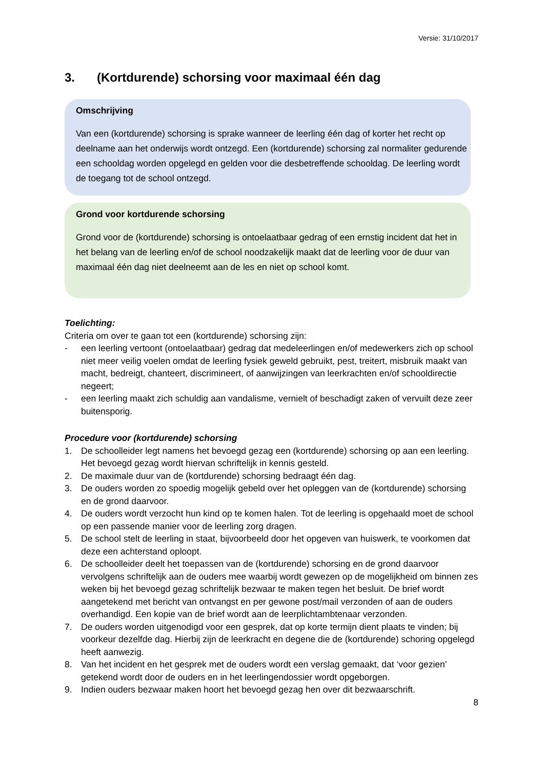Versie: 31/10/2017
3. (Kortdurende) schorsing voor maximaal één dag
Omschrijving
Van een (kortdurende) schorsing is sprake wanneer de leerling één dag of korter het recht op deelname aan het onderwijs wordt ontzegd. Een (kortdurende) schorsing zal normaliter gedurende een schooldag worden opgelegd en gelden voor die desbetreffende schooldag. De leerling wordt de toegang tot de school ontzegd.
Grond voor kortdurende schorsing
Grond voor de (kortdurende) schorsing is ontoelaatbaar gedrag of een ernstig incident dat het in het belang van de leerling en/of de school noodzakelijk maakt dat de leerling voor de duur van maximaal één dag niet deelneemt aan de les en niet op school komt.
Toelichting:
Criteria om over te gaan tot een (kortdurende) schorsing zijn:
- een leerling vertoont (ontoelaatbaar) gedrag dat medeleerlingen en/of medewerkers zich op school niet meer veilig voelen omdat de leerling fysiek geweld gebruikt, pest, treitert, misbruik maakt van macht, bedreigt, chanteert, discrimineert, of aanwijzingen van leerkrachten en/of schooldirectie negeert;
- een leerling maakt zich schuldig aan vandalisme, vernielt of beschadigt zaken of vervuilt deze zeer buitensporig.
Procedure voor (kortdurende) schorsing
1. De schoolleider legt namens het bevoegd gezag een (kortdurende) schorsing op aan een leerling. Het bevoegd gezag wordt hiervan schriftelijk in kennis gesteld.
2. De maximale duur van de (kortdurende) schorsing bedraagt één dag.
3. De ouders worden zo spoedig mogelijk gebeld over het opleggen van de (kortdurende) schorsing en de grond daarvoor.
4. De ouders wordt verzocht hun kind op te komen halen. Tot de leerling is opgehaald moet de school op een passende manier voor de leerling zorg dragen.
5. De school stelt de leerling in staat, bijvoorbeeld door het opgeven van huiswerk, te voorkomen dat deze een achterstand oploopt.
6. De schoolleider deelt het toepassen van de (kortdurende) schorsing en de grond daarvoor vervolgens schriftelijk aan de ouders mee waarbij wordt gewezen op de mogelijkheid om binnen zes weken bij het bevoegd gezag schriftelijk bezwaar te maken tegen het besluit. De brief wordt aangetekend met bericht van ontvangst en per gewone post/mail verzonden of aan de ouders overhandigd. Een kopie van de brief wordt aan de leerplichtambtenaar verzonden.
7. De ouders worden uitgenodigd voor een gesprek, dat op korte termijn dient plaats te vinden; bij voorkeur dezelfde dag. Hierbij zijn de leerkracht en degene die de (kortdurende) schoring opgelegd heeft aanwezig.
8. Van het incident en het gesprek met de ouders wordt een verslag gemaakt, dat ‘voor gezien’ getekend wordt door de ouders en in het leerlingendossier wordt opgeborgen.
9. Indien ouders bezwaar maken hoort het bevoegd gezag hen over dit bezwaarschrift.
8